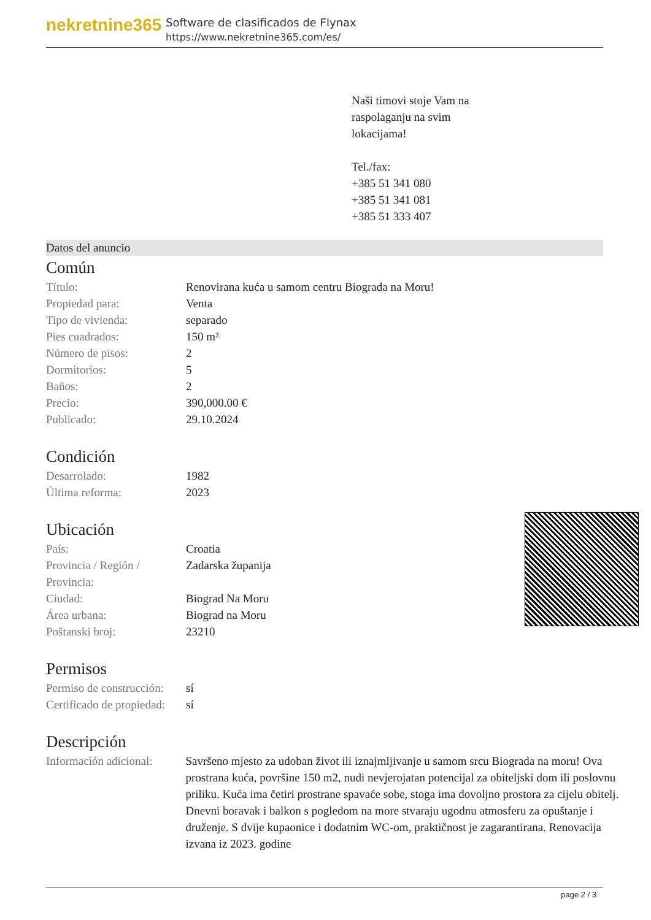nekretnine365
Software de clasificados de Flynax
https://www.nekretnine365.com/es/
Naši timovi stoje Vam na
raspolaganju na svim
lokacijama!
Tel./fax:
+385 51 341 080
+385 51 341 081
+385 51 333 407
Datos del anuncio
Común
| Título: | Renovirana kuća u samom centru Biograda na Moru! |
| Propiedad para: | Venta |
| Tipo de vivienda: | separado |
| Pies cuadrados: | 150 m² |
| Número de pisos: | 2 |
| Dormitorios: | 5 |
| Baños: | 2 |
| Precio: | 390,000.00 € |
| Publicado: | 29.10.2024 |
Condición
| Desarrolado: | 1982 |
| Última reforma: | 2023 |
Ubicación
| País: | Croatia |
| Provincia / Región / Provincia: | Zadarska županija |
| Ciudad: | Biograd Na Moru |
| Área urbana: | Biograd na Moru |
| Poštanski broj: | 23210 |
Permisos
| Permiso de construcción: | sí |
| Certificado de propiedad: | sí |
Descripción
| Información adicional: | Savršeno mjesto za udoban život ili iznajmljivanje u samom srcu Biograda na moru! Ova prostrana kuća, površine 150 m2, nudi nevjerojatan potencijal za obiteljski dom ili poslovnu priliku. Kuća ima četiri prostrane spavaće sobe, stoga ima dovoljno prostora za cijelu obitelj. Dnevni boravak i balkon s pogledom na more stvaraju ugodnu atmosferu za opuštanje i druženje. S dvije kupaonice i dodatnim WC-om, praktičnost je zagarantirana. Renovacija izvana iz 2023. godine |
page 2 / 3